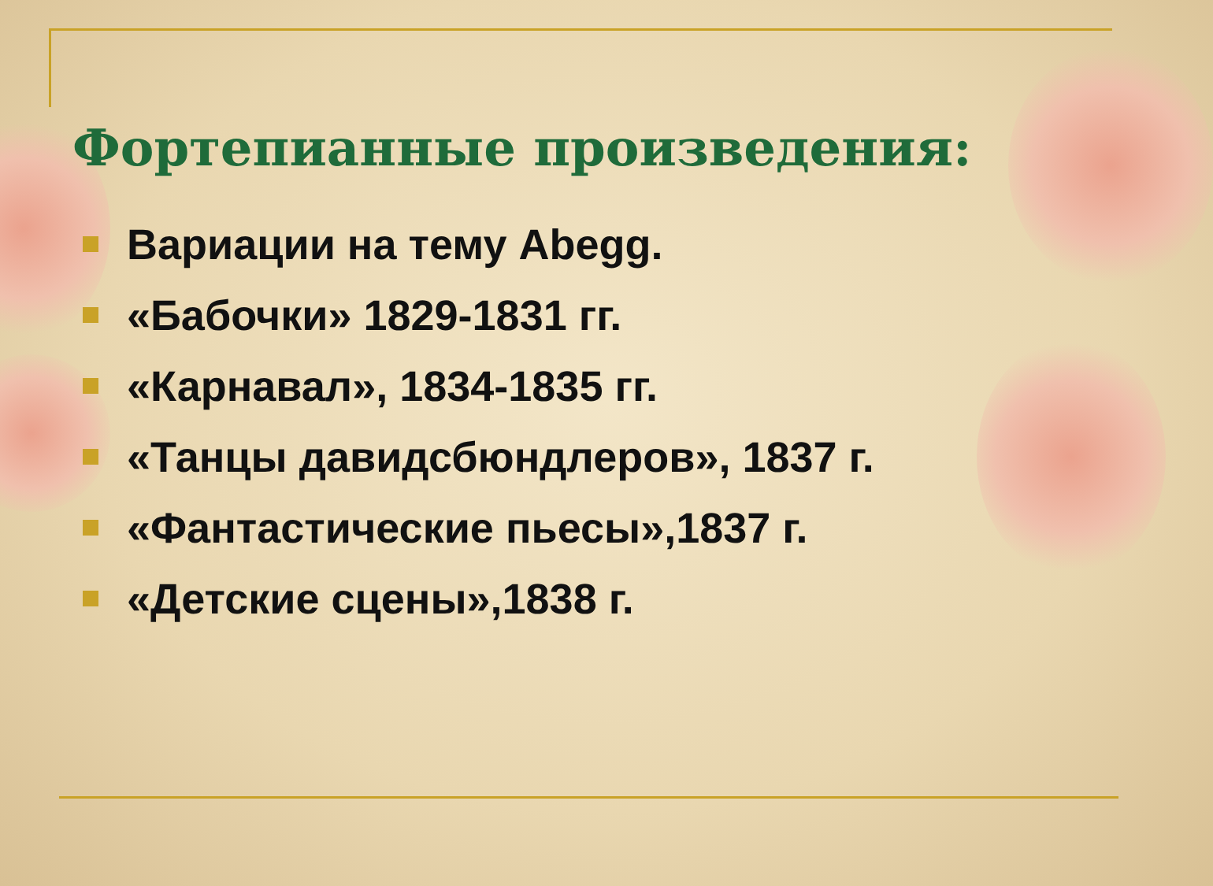Фортепианные произведения:
Вариации на тему Abegg.
«Бабочки» 1829-1831 гг.
«Карнавал», 1834-1835 гг.
«Танцы давидсбюндлеров», 1837 г.
«Фантастические пьесы»,1837 г.
«Детские сцены»,1838 г.